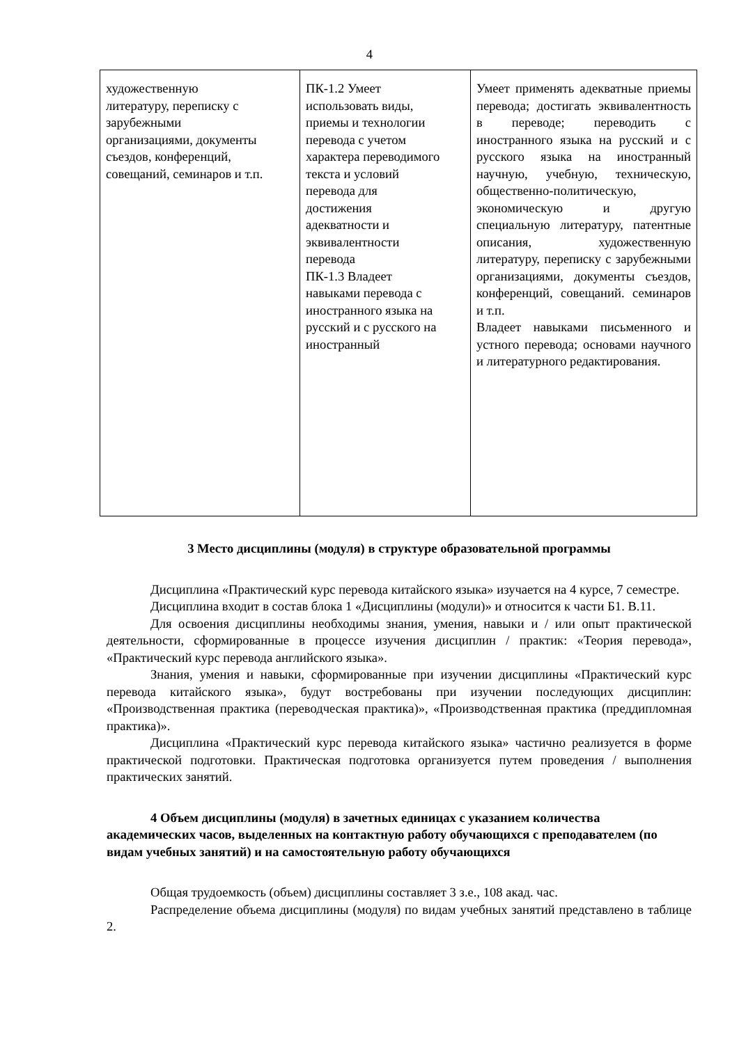4
| художественную литературу, переписку с зарубежными организациями, документы съездов, конференций, совещаний, семинаров и т.п. | ПК-1.2 Умеет использовать виды, приемы и технологии перевода с учетом характера переводимого текста и условий перевода для достижения адекватности и эквивалентности перевода ПК-1.3 Владеет навыками перевода с иностранного языка на русский и с русского на иностранный | Умеет применять адекватные приемы перевода; достигать эквивалентность в переводе; переводить с иностранного языка на русский и с русского языка на иностранный научную, учебную, техническую, общественно-политическую, экономическую и другую специальную литературу, патентные описания, художественную литературу, переписку с зарубежными организациями, документы съездов, конференций, совещаний. семинаров и т.п. Владеет навыками письменного и устного перевода; основами научного и литературного редактирования. |
3 Место дисциплины (модуля) в структуре образовательной программы
Дисциплина «Практический курс перевода китайского языка» изучается на 4 курсе, 7 семестре.
Дисциплина входит в состав блока 1 «Дисциплины (модули)» и относится к части Б1. В.11.
Для освоения дисциплины необходимы знания, умения, навыки и / или опыт практической деятельности, сформированные в процессе изучения дисциплин / практик: «Теория перевода», «Практический курс перевода английского языка».
Знания, умения и навыки, сформированные при изучении дисциплины «Практический курс перевода китайского языка», будут востребованы при изучении последующих дисциплин: «Производственная практика (переводческая практика)», «Производственная практика (преддипломная практика)».
Дисциплина «Практический курс перевода китайского языка» частично реализуется в форме практической подготовки. Практическая подготовка организуется путем проведения / выполнения практических занятий.
4 Объем дисциплины (модуля) в зачетных единицах с указанием количества академических часов, выделенных на контактную работу обучающихся с преподавателем (по видам учебных занятий) и на самостоятельную работу обучающихся
Общая трудоемкость (объем) дисциплины составляет 3 з.е., 108 акад. час.
Распределение объема дисциплины (модуля) по видам учебных занятий представлено в таблице 2.